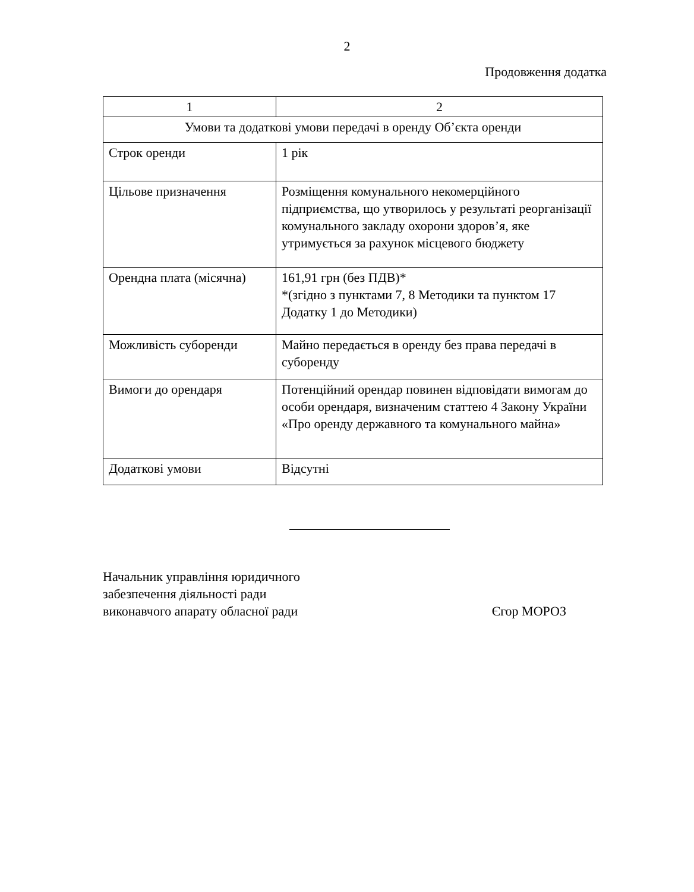2
Продовження додатка
| 1 | 2 |
| --- | --- |
| Умови та додаткові умови передачі в оренду Об’єкта оренди | |
| Строк оренди | 1 рік |
| Цільове призначення | Розміщення комунального некомерційного підприємства, що утворилось у результаті реорганізації комунального закладу охорони здоров’я, яке утримується за рахунок місцевого бюджету |
| Орендна плата (місячна) | 161,91 грн (без ПДВ)* *(згідно з пунктами 7, 8 Методики та пунктом 17 Додатку 1 до Методики) |
| Можливість суборенди | Майно передається в оренду без права передачі в суборенду |
| Вимоги до орендаря | Потенційний орендар повинен відповідати вимогам до особи орендаря, визначеним статтею 4 Закону України «Про оренду державного та комунального майна» |
| Додаткові умови | Відсутні |
Начальник управління юридичного
забезпечення діяльності ради
виконавчого апарату обласної ради
Єгор МОРОЗ